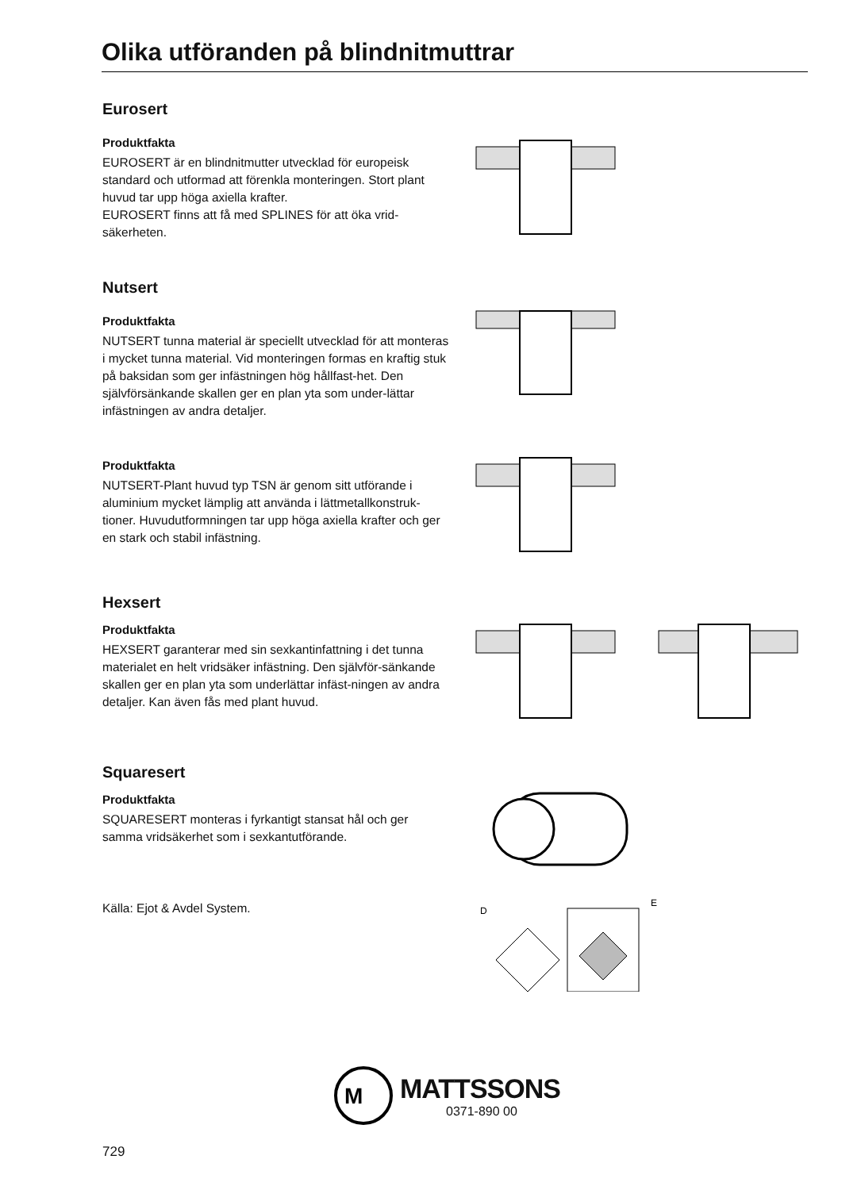Olika utföranden på blindnitmuttrar
Eurosert
Produktfakta
EUROSERT är en blindnitmutter utvecklad för europeisk standard och utformad att förenkla monteringen. Stort plant huvud tar upp höga axiella krafter.
EUROSERT finns att få med SPLINES för att öka vrid-säkerheten.
Nutsert
Produktfakta
NUTSERT tunna material är speciellt utvecklad för att monteras i mycket tunna material. Vid monteringen formas en kraftig stuk på baksidan som ger infästningen hög hållfast-het. Den självförsänkande skallen ger en plan yta som under-lättar infästningen av andra detaljer.
Produktfakta
NUTSERT-Plant huvud typ TSN är genom sitt utförande i aluminium mycket lämplig att använda i lättmetallkonstruk-tioner. Huvudutformningen tar upp höga axiella krafter och ger en stark och stabil infästning.
Hexsert
Produktfakta
HEXSERT garanterar med sin sexkantinfattning i det tunna materialet en helt vridsäker infästning. Den självför-sänkande skallen ger en plan yta som underlättar infäst-ningen av andra detaljer. Kan även fås med plant huvud.
Squaresert
Produktfakta
SQUARESERT monteras i fyrkantigt stansat hål och ger samma vridsäkerhet som i sexkantutförande.
Källa: Ejot & Avdel System.
D
E
M
MATTSSONS
0371-890 00
729